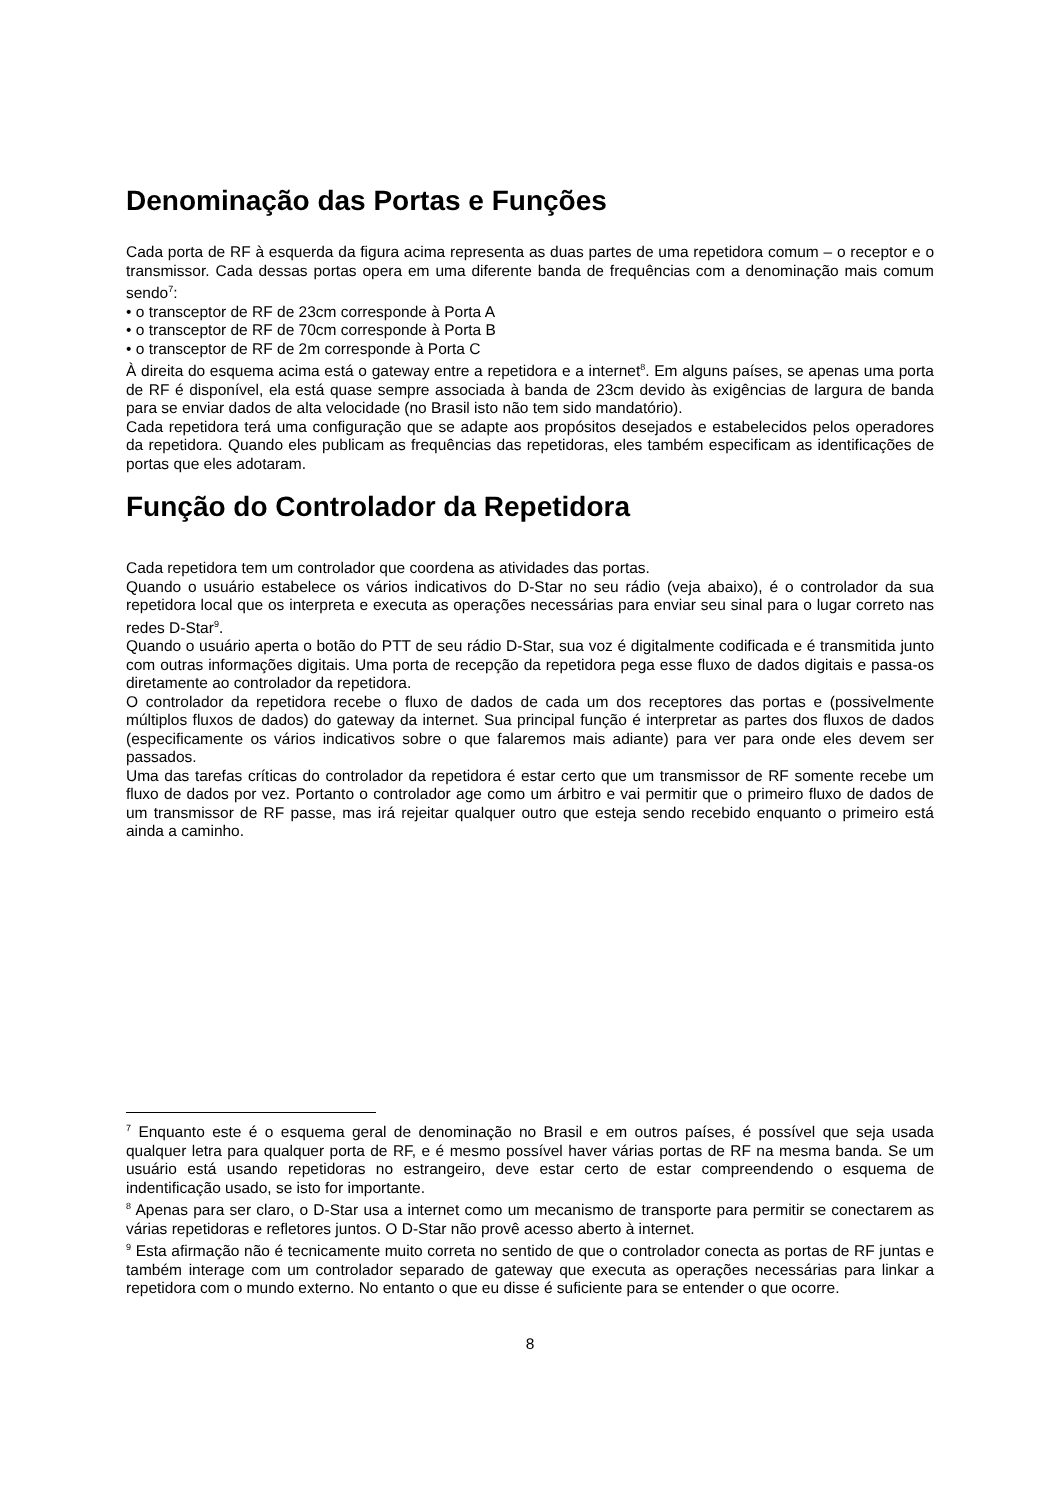Denominação das Portas e Funções
Cada porta de RF à esquerda da figura acima representa as duas partes de uma repetidora comum – o receptor e o transmissor. Cada dessas portas opera em uma diferente banda de frequências com a denominação mais comum sendo<sup>7</sup>:
• o transceptor de RF de 23cm corresponde à Porta A
• o transceptor de RF de 70cm corresponde à Porta B
• o transceptor de RF de 2m corresponde à Porta C
À direita do esquema acima está o gateway entre a repetidora e a internet<sup>8</sup>. Em alguns países, se apenas uma porta de RF é disponível, ela está quase sempre associada à banda de 23cm devido às exigências de largura de banda para se enviar dados de alta velocidade (no Brasil isto não tem sido mandatório).
Cada repetidora terá uma configuração que se adapte aos propósitos desejados e estabelecidos pelos operadores da repetidora. Quando eles publicam as frequências das repetidoras, eles também especificam as identificações de portas que eles adotaram.
Função do Controlador da Repetidora
Cada repetidora tem um controlador que coordena as atividades das portas.
Quando o usuário estabelece os vários indicativos do D-Star no seu rádio (veja abaixo), é o controlador da sua repetidora local que os interpreta e executa as operações necessárias para enviar seu sinal para o lugar correto nas redes D-Star<sup>9</sup>.
Quando o usuário aperta o botão do PTT de seu rádio D-Star, sua voz é digitalmente codificada e é transmitida junto com outras informações digitais. Uma porta de recepção da repetidora pega esse fluxo de dados digitais e passa-os diretamente ao controlador da repetidora.
O controlador da repetidora recebe o fluxo de dados de cada um dos receptores das portas e (possivelmente múltiplos fluxos de dados) do gateway da internet. Sua principal função é interpretar as partes dos fluxos de dados (especificamente os vários indicativos sobre o que falaremos mais adiante) para ver para onde eles devem ser passados.
Uma das tarefas críticas do controlador da repetidora é estar certo que um transmissor de RF somente recebe um fluxo de dados por vez. Portanto o controlador age como um árbitro e vai permitir que o primeiro fluxo de dados de um transmissor de RF passe, mas irá rejeitar qualquer outro que esteja sendo recebido enquanto o primeiro está ainda a caminho.
<sup>7</sup> Enquanto este é o esquema geral de denominação no Brasil e em outros países, é possível que seja usada qualquer letra para qualquer porta de RF, e é mesmo possível haver várias portas de RF na mesma banda. Se um usuário está usando repetidoras no estrangeiro, deve estar certo de estar compreendendo o esquema de indentificação usado, se isto for importante.
<sup>8</sup> Apenas para ser claro, o D-Star usa a internet como um mecanismo de transporte para permitir se conectarem as várias repetidoras e refletores juntos. O D-Star não provê acesso aberto à internet.
<sup>9</sup> Esta afirmação não é tecnicamente muito correta no sentido de que o controlador conecta as portas de RF juntas e também interage com um controlador separado de gateway que executa as operações necessárias para linkar a repetidora com o mundo externo. No entanto o que eu disse é suficiente para se entender o que ocorre.
8